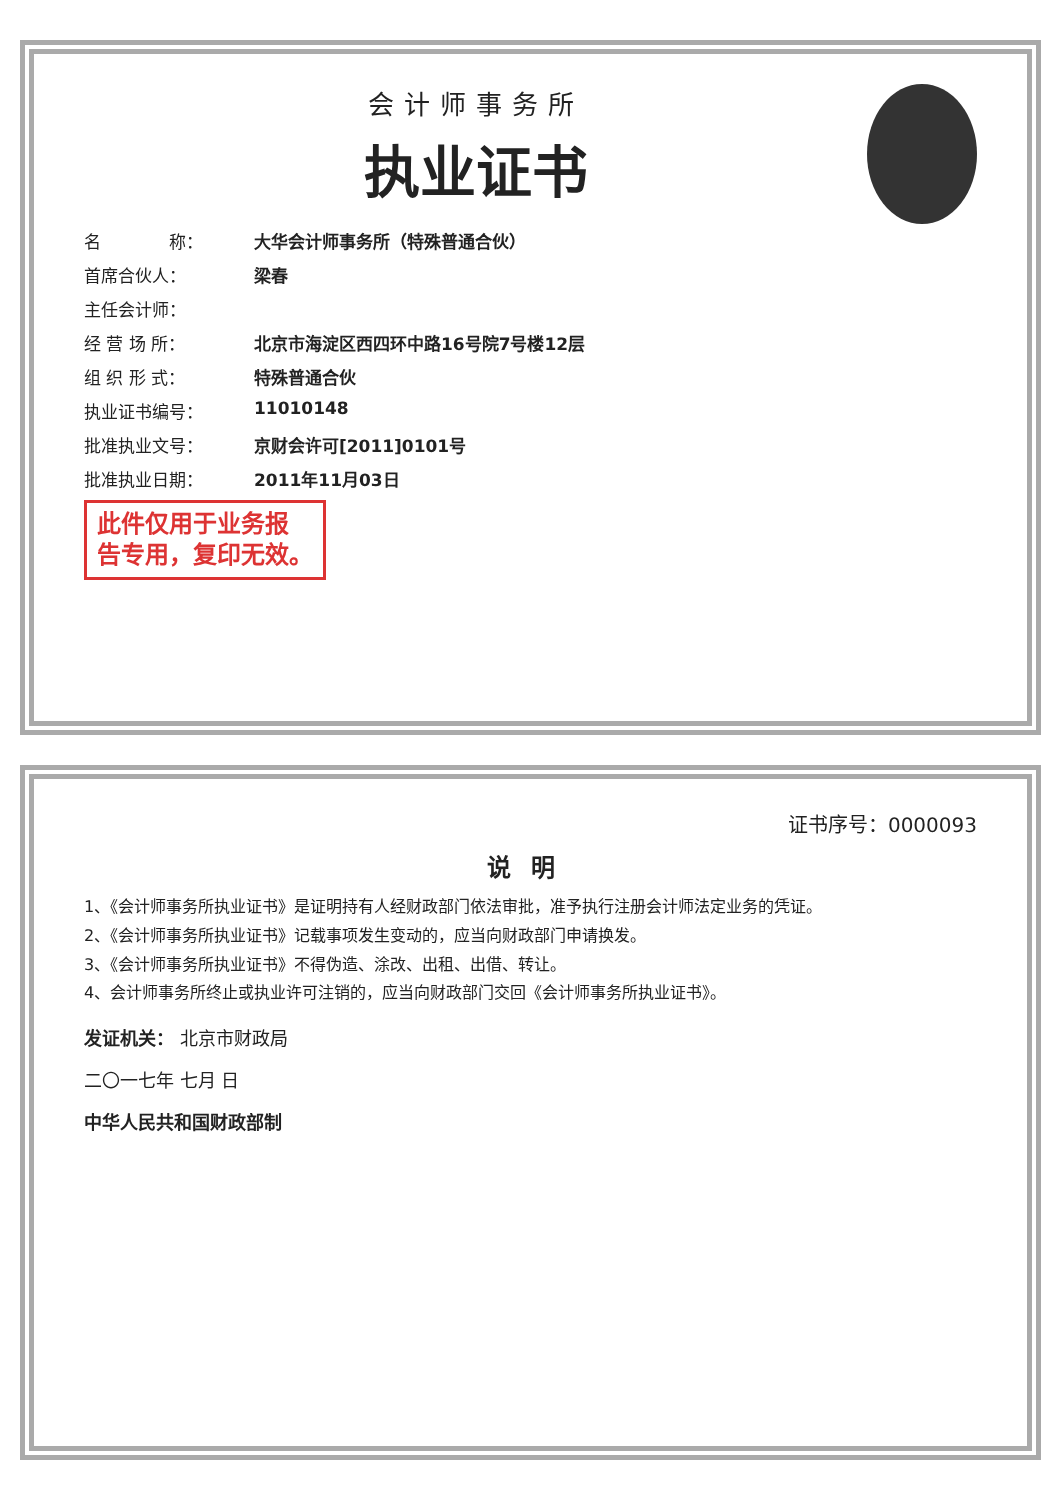会计师事务所
执业证书
名　　　　称： 大华会计师事务所（特殊普通合伙）
首席合伙人： 梁春
主任会计师：
经 营 场 所： 北京市海淀区西四环中路16号院7号楼12层
组 织 形 式： 特殊普通合伙
执业证书编号： 11010148
批准执业文号： 京财会许可[2011]0101号
批准执业日期： 2011年11月03日
此件仅用于业务报
告专用，复印无效。
证书序号：0000093
说明
1、《会计师事务所执业证书》是证明持有人经财政部门依法审批，准予执行注册会计师法定业务的凭证。
2、《会计师事务所执业证书》记载事项发生变动的，应当向财政部门申请换发。
3、《会计师事务所执业证书》不得伪造、涂改、出租、出借、转让。
4、会计师事务所终止或执业许可注销的，应当向财政部门交回《会计师事务所执业证书》。
发证机关： 北京市财政局
二〇一七年 七月 日
中华人民共和国财政部制